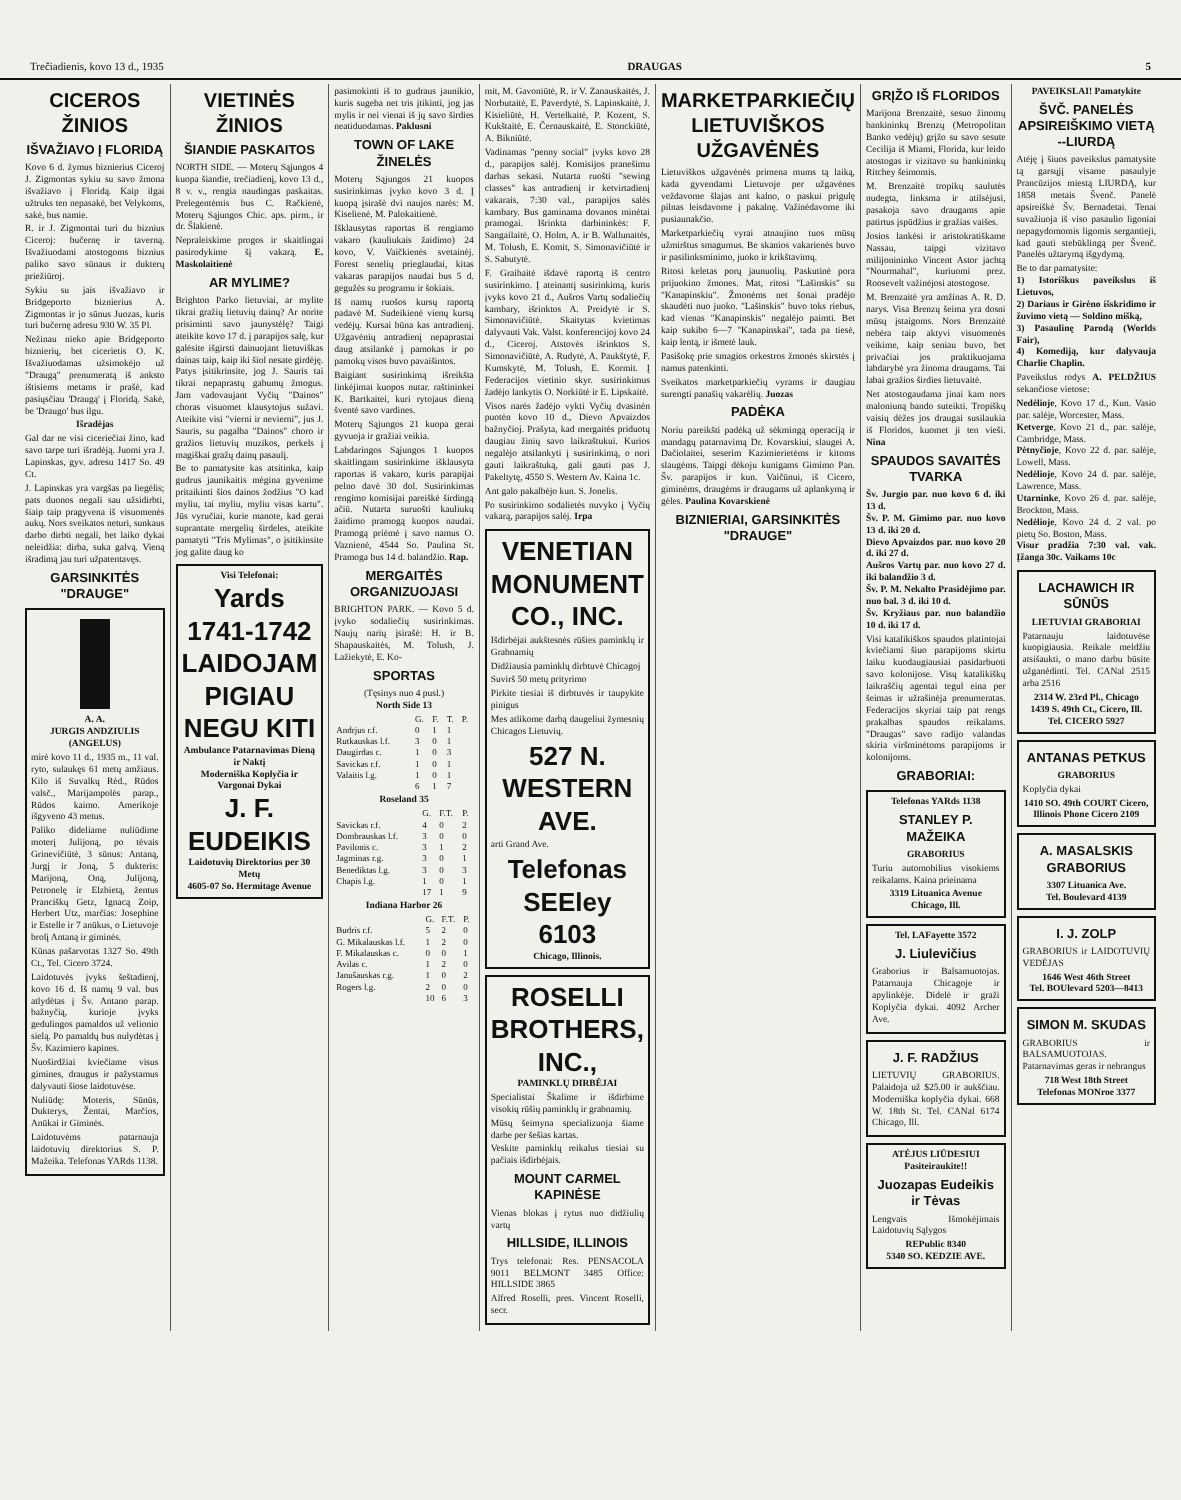Trečiadienis, kovo 13 d., 1935 DRAUGAS 5
CICEROS ŽINIOS
IŠVAŽIAVO Į FLORIDĄ
Kovo 6 d. žymus biznierius Ciceroj J. Zigmontas sykiu su savo žmona išvažiavo į Floridą. Kaip ilgai užtruks ten nepasakė, bet Velykoms, sakė, bus namie.
R. ir J. Zigmontai turi du biznius Ciceroj: bučernę ir taverną. Išvažiuodami atostogoms biznius paliko savo sūnaus ir dukterų priežiūroj.
Sykiu su jais išvažiavo ir Bridgeporto biznierius A. Zigmontas ir jo sūnus Juozas, kuris turi bučernę adresu 930 W. 35 Pl.
Nežinau nieko apie Bridgeporto biznierių, bet cicerietis O. K. Išvažiuodamas užsimokėjo už "Draugą" prenumeratą iš anksto ištisiems metams ir prašė, kad pasiųsčiau 'Draugą' į Floridą. Sakė, be 'Draugo' bus ilgu.
Išradėjas
Gal dar ne visi ciceriečiai žino, kad savo tarpe turi išradėją. Juomi yra J. Lapinskas, gyv. adresu 1417 So. 49 Ct.
J. Lapinskas yra vargšas pa liegėlis; pats duonos negali sau užsidirbti, šiaip taip pragyvena iš visuomenės aukų. Nors sveikatos neturi, sunkaus darbo dirbti negali, bet laiko dykai neleidžia: dirba, suka galvą. Vieną išradimą jau turi užpatentavęs.
GARSINKITĖS "DRAUGE"
A. A.
JURGIS ANDZIULIS (ANGELUS)
mirė kovo 11 d., 1935 m., 11 val. ryto, sulaukęs 61 metų amžiaus. Kilo iš Suvalkų Rėd., Rūdos valsč., Marijampolės parap., Rūdos kaimo. Amerikoje išgyveno 43 metus.
Paliko dideliame nuliūdime moterį Julijoną, po tėvais Grinevičiūtė, 3 sūnus: Antaną, Jurgį ir Joną, 5 dukteris: Marijoną, Oną, Julijoną, Petronelę ir Elzbietą, žentus Pranciškų Getz, Ignacą Zoip, Herbert Utz, marčias: Josephine ir Estelle ir 7 anūkus, o Lietuvoje brolį Antaną ir giminės.
Kūnas pašarvotas 1327 So. 49th Ct., Tel. Cicero 3724.
Laidotuvės įvyks šeštadienį, kovo 16 d. Iš namų 9 val. bus atlydėtas į Šv. Antano parap. bažnyčią, kurioje įvyks gedulingos pamaldos už velionio sielą. Po pamaldų bus nulydėtas į Šv. Kazimiero kapines.
Nuoširdžiai kviečiame visus gimines, draugus ir pažystamus dalyvauti šiose laidotuvėse.
Nuliūdę: Moteris, Sūnūs, Dukterys, Žentai, Marčios, Anūkai ir Giminės.
Laidotuvėms patarnauja laidotuvių direktorius S. P. Mažeika. Telefonas YARds 1138.
VIETINĖS ŽINIOS
ŠIANDIE PASKAITOS
NORTH SIDE. — Moterų Sąjungos 4 kuopa šiandie, trečiadienį, kovo 13 d., 8 v. v., rengia naudingas paskaitas. Prelegentėmis bus C. Račkienė, Moterų Sąjungos Chic. aps. pirm., ir dr. Šlakienė.
Nepraleiskime progos ir skaitlingai pasirodykime šį vakarą. E. Maskolaitienė
AR MYLIME?
Brighton Parko lietuviai, ar mylite tikrai gražių lietuvių dainų? Ar norite prisiminti savo jaunystėlę? Taigi ateikite kovo 17 d. į parapijos salę, kur galėsite išgirsti dainuojant lietuviškas dainas taip, kaip iki šiol nesate girdėję. Patys įsitikrinsite, jog J. Sauris tai tikrai nepaprastų gabumų žmogus. Jam vadovaujant Vyčių "Dainos" choras visuomet klausytojus sužavi. Ateikite visi "vierni ir nevierni", jus J. Sauris, su pagalba "Dainos" choro ir gražios lietuvių muzikos, perkels į magiškai gražų dainų pasaulį.
Be to pamatysite kas atsitinka, kaip gudrus jaunikaitis mėgina gyvenime pritaikinti šios dainos žodžius "O kad myliu, tai myliu, myliu visas kartu". Jūs vyručiai, kurie manote, kad gerai suprantate mergelių širdeles, ateikite pamatyti "Tris Mylimas", o įsitikinsite jog galite daug ko
Visi Telefonai:
Yards 1741-1742
LAIDOJAM PIGIAU NEGU KITI
Ambulance Patarnavimas Dieną ir Naktį
Moderniška Koplyčia ir Vargonai Dykai
J. F. EUDEIKIS
Laidotuvių Direktorius per 30 Metų
4605-07 So. Hermitage Avenue
pasimokinti iš to gudraus jaunikio, kuris sugeba net tris įtikinti, jog jas mylis ir nei vienai iš jų savo širdies neatiduodamas. Paklusni
TOWN OF LAKE ŽINELĖS
Moterų Sąjungos 21 kuopos susirinkimas įvyko kovo 3 d. Į kuopą įsirašė dvi naujos narės: M. Kiselienė, M. Palokaitienė.
Išklausytas raportas iš rengiamo vakaro (kauliukais žaidimo) 24 kovo, V. Vaičkienės svetainėj. Forest senelių prieglaudai, kitas vakaras parapijos naudai bus 5 d. gegužės su programu ir šokiais.
Iš namų ruošos kursų raportą padavė M. Sudeikienė vienų kursų vedėjų. Kursai būna kas antradienį. Užgavėnių antradienį nepaprastai daug atsilankė į pamokas ir po pamokų visos buvo pavaišintos.
Baigiant susirinkimą išreikšta linkėjimai kuopos nutar. raštininkei K. Bartkaitei, kuri rytojaus dieną šventė savo vardines.
Moterų Sąjungos 21 kuopa gerai gyvuoja ir gražiai veikia.
Labdaringos Sąjungos 1 kuopos skaitlingam susirinkime išklausyta raportas iš vakaro, kuris parapijai pelno davė 30 dol. Susirinkimas rengimo komisijai pareiškė širdingą ačiū. Nutarta suruošti kauliukų žaidimo pramogą kuopos naudai. Pramogą priėmė į savo namus O. Vaznienė, 4544 So. Paulina St. Pramoga bus 14 d. balandžio. Rap.
MERGAITĖS ORGANIZUOJASI
BRIGHTON PARK. — Kovo 5 d. įvyko sodaliečių susirinkimas. Naujų narių įsirašė: H. ir B. Shapauskaitės, M. Tolush, J. Lažiekytė, E. Ko-
SPORTAS
(Tęsinys nuo 4 pusl.)
North Side 13
| | G. | F. | T. | P. |
| --- | --- | --- | --- | --- |
| Andrjus r.f. | 0 | 1 | 1 | |
| Rutkauskas l.f. | 3 | 0 | 1 | |
| Daugirdas c. | 1 | 0 | 3 | |
| Savickas r.f. | 1 | 0 | 1 | |
| Valaitis l.g. | 1 | 0 | 1 | |
| | 6 | 1 | 7 | |
Roseland 35
| | G. | F.T. | P. |
| --- | --- | --- | --- |
| Savickas r.f. | 4 | 0 | 2 |
| Dombrauskas l.f. | 3 | 0 | 0 |
| Pavilonis c. | 3 | 1 | 2 |
| Jagminas r.g. | 3 | 0 | 1 |
| Benediktas l.g. | 3 | 0 | 3 |
| Chapis l.g. | 1 | 0 | 1 |
| | 17 | 1 | 9 |
Indiana Harbor 26
| | G. | F.T. | P. |
| --- | --- | --- | --- |
| Budris r.f. | 5 | 2 | 0 |
| G. Mikalauskas l.f. | 1 | 2 | 0 |
| F. Mikalauskas c. | 0 | 0 | 1 |
| Avilas c. | 1 | 2 | 0 |
| Janušauskas r.g. | 1 | 0 | 2 |
| Rogers l.g. | 2 | 0 | 0 |
| | 10 | 6 | 3 |
mit, M. Gavoniūtė, R. ir V. Zanauskaitės, J. Norbutaitė, E. Paverdytė, S. Lapinskaitė, J. Kisieliūtė, H. Vertelkaitė, P. Kozent, S. Kukštaitė, E. Černauskaitė, E. Stonckiūtė, A. Bikniūtė.
Vadinamas "penny social" įvyks kovo 28 d., parapijos salėj. Komisijos pranešimu darbas sekasi. Nutarta ruošti "sewing classes" kas antradienį ir ketvirtadienį vakarais, 7:30 val., parapijos salės kambary. Bus gaminama dovanos minėtai pramogai. Išrinkta darbininkės: F. Sangailaitė, O. Holm, A. ir B. Wallunaitės, M. Tolush, E. Komit, S. Simonavičiūtė ir S. Sabutytė.
F. Graibaitė išdavė raportą iš centro susirinkimo. Į ateinantį susirinkimą, kuris įvyks kovo 21 d., Aušros Vartų sodaliečių kambary, išrinktos A. Preidytė ir S. Simonavičiūtė. Skaitytas kvietimas dalyvauti Vak. Valst. konferencijoj kovo 24 d., Ciceroj. Atstovės išrinktos S. Simonavičiūtė, A. Rudytė, A. Paukštytė, F. Kumskytė, M. Tolush, E. Kormit. Į Federacijos vietinio skyr. susirinkimus žadėjo lankytis O. Norkiūtė ir E. Lipskaitė.
Visos narės žadėjo vykti Vyčių dvasinėn puotėn kovo 10 d., Dievo Apvaizdos bažnyčioj. Prašyta, kad mergaitės priduotų daugiau žinių savo laikraštukui. Kurios negalėjo atsilankyti į susirinkimą, o nori gauti laikraštuką, gali gauti pas J. Pakeltytę, 4550 S. Western Av. Kaina 1c.
Ant galo pakalbėjo kun. S. Jonelis.
Po susirinkimo sodalietės nuvyko į Vyčių vakarą, parapijos salėj. Irpa
VENETIAN MONUMENT CO., INC.
Išdirbėjai aukštesnės rūšies paminklų ir Grabnamių
Didžiausia paminklų dirbtuvė Chicagoj
Suvirš 50 metų prityrimo
Pirkite tiesiai iš dirbtuvės ir taupykite pinigus
Mes atlikome darbą daugeliui žymesnių Chicagos Lietuvių.
527 N. WESTERN AVE.
arti Grand Ave.
Telefonas SEEley 6103
Chicago, Illinois.
ROSELLI BROTHERS, INC.,
PAMINKLŲ DIRBĖJAI
Specialistai Škalime ir išdirbime visokių rūšių paminklų ir grabnamių.
Mūsų šeimyna specializuoja šiame darbe per šešias kartas.
Veskite paminklų reikalus tiesiai su pačiais išdirbėjais.
MOUNT CARMEL KAPINĖSE
Vienas blokas į rytus nuo didžiulių vartų
HILLSIDE, ILLINOIS
Trys telefonai: Res. PENSACOLA 9011 BELMONT 3485 Office: HILLSIDE 3865
Alfred Roselli, pres. Vincent Roselli, secr.
MARKETPARKIEČIŲ LIETUVIŠKOS UŽGAVĖNĖS
Lietuviškos užgavėnės primena mums tą laiką, kada gyvendami Lietuvoje per užgavėnes veždavome šlajas ant kalno, o paskui prigulę pilnas leisdavome į pakalnę. Važinėdavome iki pusiaunakčio.
Marketparkiečių vyrai atnaujino tuos mūsų užmirštus smagumus. Be skanios vakarienės buvo ir pasilinksminimo, juoko ir krikštavimų.
Ritosi keletas porų jaunuolių. Paskutinė pora prijuokino žmones. Mat, ritosi "Lašinskis" su "Kanapinskiu". Žmonėms net šonai pradėjo skaudėti nuo juoko. "Lašinskis" buvo toks riebus, kad vienas "Kanapinskis" negalėjo paimti. Bet kaip sukibo 6—7 "Kanapinskai", tada pa tiesė, kaip lentą, ir išmetė lauk.
Pasišokę prie smagios orkestros žmonės skirstės į namus patenkinti.
Sveikatos marketparkiečių vyrams ir daugiau surengti panašių vakarėlių. Juozas
PADĖKA
Noriu pareikšti padėką už sėkmingą operaciją ir mandagų patarnavimą Dr. Kovarskiui, slaugei A. Dačiolaitei, seserim Kazimierietėms ir kitoms slaugėms. Taipgi dėkoju kunigams Gimimo Pan. Šv. parapijos ir kun. Vaičūnui, iš Cicero, giminėms, draugėms ir draugams už aplankymą ir gėles. Paulina Kovarskienė
BIZNIERIAI, GARSINKITĖS "DRAUGE"
GRĮŽO IŠ FLORIDOS
Marijona Brenzaitė, sesuo žinomų bankininkų Brenzų (Metropolitan Banko vedėjų) grįžo su savo sesute Cecilija iš Miami, Florida, kur leido atostogas ir vizitavo su bankininkų Ritchey šeimomis.
M. Brenzaitė tropikų saulutės nudegta, linksma ir atilsėjusi, pasakoja savo draugams apie patirtus įspūdžius ir gražias vaišes.
Josios lankėsi ir aristokratiškame Nassau, taipgi vizitavo milijonininko Vincent Astor jachtą "Nourmahal", kuriuomi prez. Roosevelt važinėjosi atostogose.
M. Brenzaitė yra amžinas A. R. D. narys. Visa Brenzų šeima yra dosni mūsų įstaigoms. Nors Brenzaitė nebėra taip aktyvi visuomenės veikime, kaip seniau buvo, bet privačiai jos praktikuojama labdarybė yra žinoma draugams. Tai labai gražios širdies lietuvaitė.
Net atostogaudama jinai kam nors maloniuną bando suteikti. Tropiškų vaisių dėžes jos draugai susilaukia iš Floridos, kuomet ji ten vieši. Nina
SPAUDOS SAVAITĖS TVARKA
Šv. Jurgio par. nuo kovo 6 d. iki 13 d.
Šv. P. M. Gimimo par. nuo kovo 13 d. iki 20 d.
Dievo Apvaizdos par. nuo kovo 20 d. iki 27 d.
Aušros Vartų par. nuo kovo 27 d. iki balandžio 3 d.
Šv. P. M. Nekalto Prasidėjimo par. nuo bal. 3 d. iki 10 d.
Šv. Kryžiaus par. nuo balandžio 10 d. iki 17 d.
Visi katalikiškos spaudos platintojai kviečiami šiuo parapijoms skirtu laiku kuodaugiausiai pasidarbuoti savo kolonijose. Visų katalikiškų laikraščių agentai tegul eina per šeimas ir užrašinėja prenumeratas. Federacijos skyriai taip pat rengs prakalbas spaudos reikalams. "Draugas" savo radijo valandas skiria viršminėtoms parapijoms ir kolonijoms.
GRABORIAI:
Telefonas YARds 1138
STANLEY P. MAŽEIKA
GRABORIUS
Turiu automobilius visokiems reikalams. Kaina prieinama
3319 Lituanica Avenue Chicago, Ill.
Tel. LAFayette 3572
J. Liulevičius
Graborius ir Balsamuotojas. Patarnauja Chicagoje ir apylinkėje. Didelė ir graži Koplyčia dykai. 4092 Archer Ave.
J. F. RADŽIUS
LIETUVIŲ GRABORIUS. Palaidoja už $25.00 ir aukščiau. Moderniška koplyčia dykai. 668 W. 18th St. Tel. CANal 6174 Chicago, Ill.
ATĖJUS LIŪDESIUI Pasiteiraukite!!
Juozapas Eudeikis ir Tėvas
Lengvais Išmokėjimais Laidotuvių Sąlygos
REPublic 8340
5340 SO. KEDZIE AVE.
PAVEIKSLAI! Pamatykite
ŠVČ. PANELĖS APSIREIŠKIMO VIETĄ --LIURDĄ
Atėję į šiuos paveikslus pamatysite tą garsųjį visame pasaulyje Prancūzijos miestą LIURDĄ, kur 1858 metais Švenč. Panelė apsireiškė Šv. Bernadetai. Tenai suvažiuoja iš viso pasaulio ligoniai nepagydomomis ligomis sergantieji, kad gauti stebūklingą per Švenč. Panelės užtarymą išgydymą.
Be to dar pamatysite:
1) Istoriškus paveikslus iš Lietuvos,
2) Dariaus ir Girėno išskridimo ir žuvimo vietą — Soldino mišką,
3) Pasaulinę Parodą (Worlds Fair),
4) Komediją, kur dalyvauja Charlie Chaplin.
Paveikslus rodys A. PELDŽIUS sekančiose vietose:
Nedėlioje, Kovo 17 d., Kun. Vasio par. salėje, Worcester, Mass.
Ketverge, Kovo 21 d., par. salėje, Cambridge, Mass.
Pėtnyčioje, Kovo 22 d. par. salėje, Lowell, Mass.
Nedėlioje, Kovo 24 d. par. salėje, Lawrence, Mass.
Utarninke, Kovo 26 d. par. salėje, Brockton, Mass.
Nedėlioje, Kovo 24 d. 2 val. po pietų So. Boston, Mass.
Visur pradžia 7:30 val. vak. Įžanga 30c. Vaikams 10c
LACHAWICH IR SŪNŪS
LIETUVIAI GRABORIAI
Patarnauju laidotuvėse kuopigiausia. Reikale meldžiu atsišaukti, o mano darbu būsite užganėdinti. Tel. CANal 2515 arba 2516
2314 W. 23rd Pl., Chicago
1439 S. 49th Ct., Cicero, Ill.
Tel. CICERO 5927
ANTANAS PETKUS
GRABORIUS
Koplyčia dykai
1410 SO. 49th COURT Cicero, Illinois Phone Cicero 2109
A. MASALSKIS GRABORIUS
3307 Lituanica Ave.
Tel. Boulevard 4139
I. J. ZOLP
GRABORIUS ir LAIDOTUVIŲ VEDĖJAS
1646 West 46th Street
Tel. BOUlevard 5203—8413
SIMON M. SKUDAS
GRABORIUS ir BALSAMUOTOJAS. Patarnavimas geras ir nebrangus
718 West 18th Street
Telefonas MONroe 3377